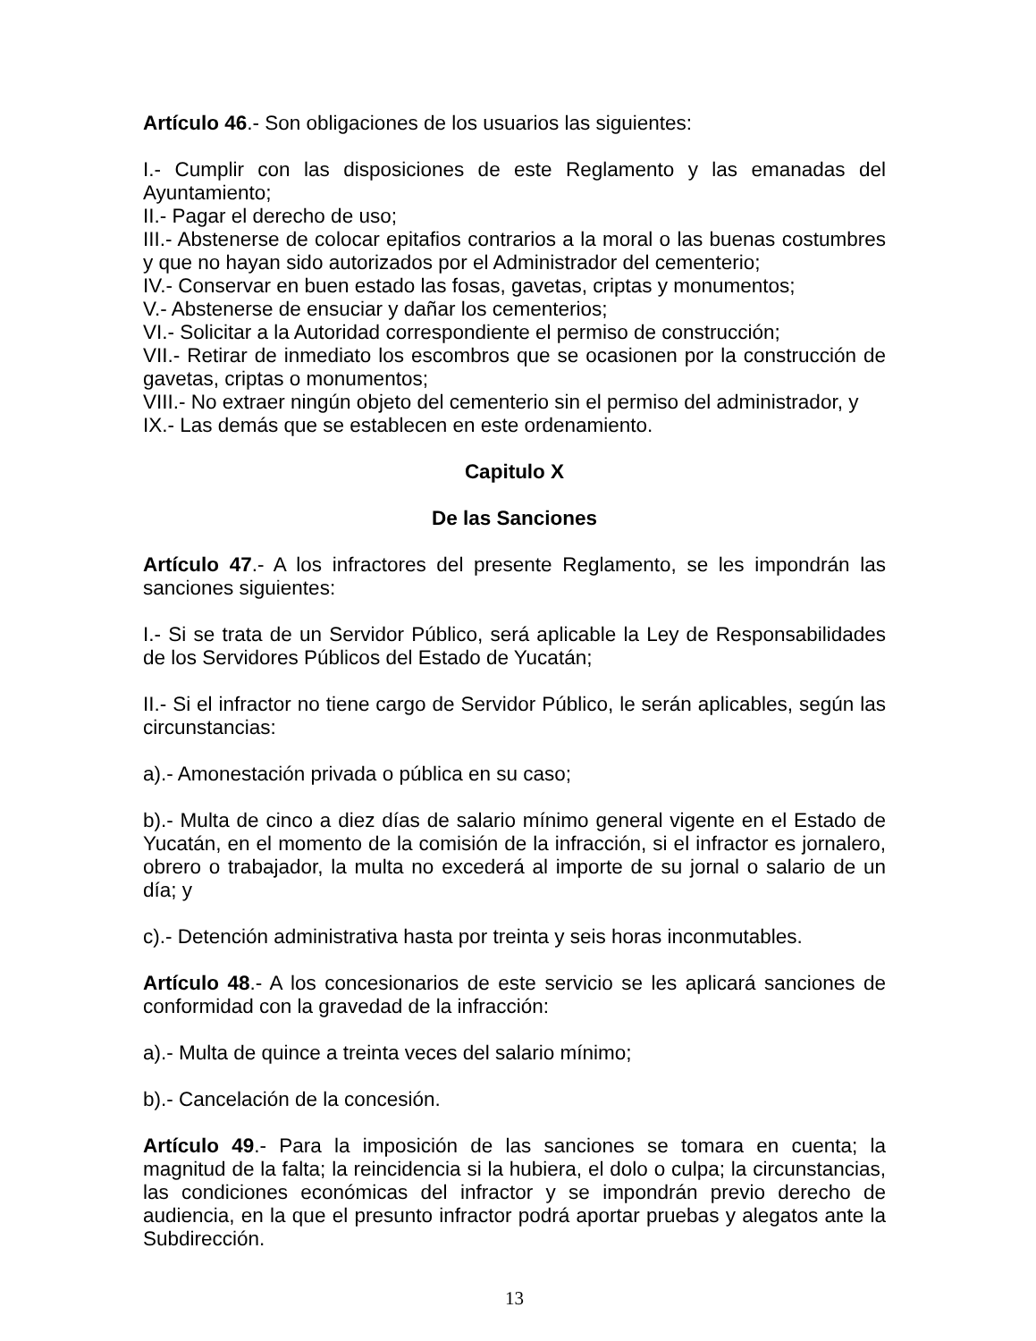Artículo 46.- Son obligaciones de los usuarios las siguientes:
I.- Cumplir con las disposiciones de este Reglamento y las emanadas del Ayuntamiento;
II.- Pagar el derecho de uso;
III.- Abstenerse de colocar epitafios contrarios a la moral o las buenas costumbres y que no hayan sido autorizados por el Administrador del cementerio;
IV.- Conservar en buen estado las fosas, gavetas, criptas y monumentos;
V.- Abstenerse de ensuciar y dañar los cementerios;
VI.- Solicitar a la Autoridad correspondiente el permiso de construcción;
VII.- Retirar de inmediato los escombros que se ocasionen por la construcción de gavetas, criptas o monumentos;
VIII.- No extraer ningún objeto del cementerio sin el permiso del administrador, y
IX.- Las demás que se establecen en este ordenamiento.
Capitulo X
De las Sanciones
Artículo 47.- A los infractores del presente Reglamento, se les impondrán las sanciones siguientes:
I.- Si se trata de un Servidor Público, será aplicable la Ley de Responsabilidades de los Servidores Públicos del Estado de Yucatán;
II.- Si el infractor no tiene cargo de Servidor Público, le serán aplicables, según las circunstancias:
a).- Amonestación privada o pública en su caso;
b).- Multa de cinco a diez días de salario mínimo general vigente en el Estado de Yucatán, en el momento de la comisión de la infracción, si el infractor es jornalero, obrero o trabajador, la multa no excederá al importe de su jornal o salario de un día; y
c).- Detención administrativa hasta por treinta y seis horas inconmutables.
Artículo 48.- A los concesionarios de este servicio se les aplicará sanciones de conformidad con la gravedad de la infracción:
a).- Multa de quince a treinta veces del salario mínimo;
b).- Cancelación de la concesión.
Artículo 49.- Para la imposición de las sanciones se tomara en cuenta; la magnitud de la falta; la reincidencia si la hubiera, el dolo o culpa; la circunstancias, las condiciones económicas del infractor y se impondrán previo derecho de audiencia, en la que el presunto infractor podrá aportar pruebas y alegatos ante la Subdirección.
13